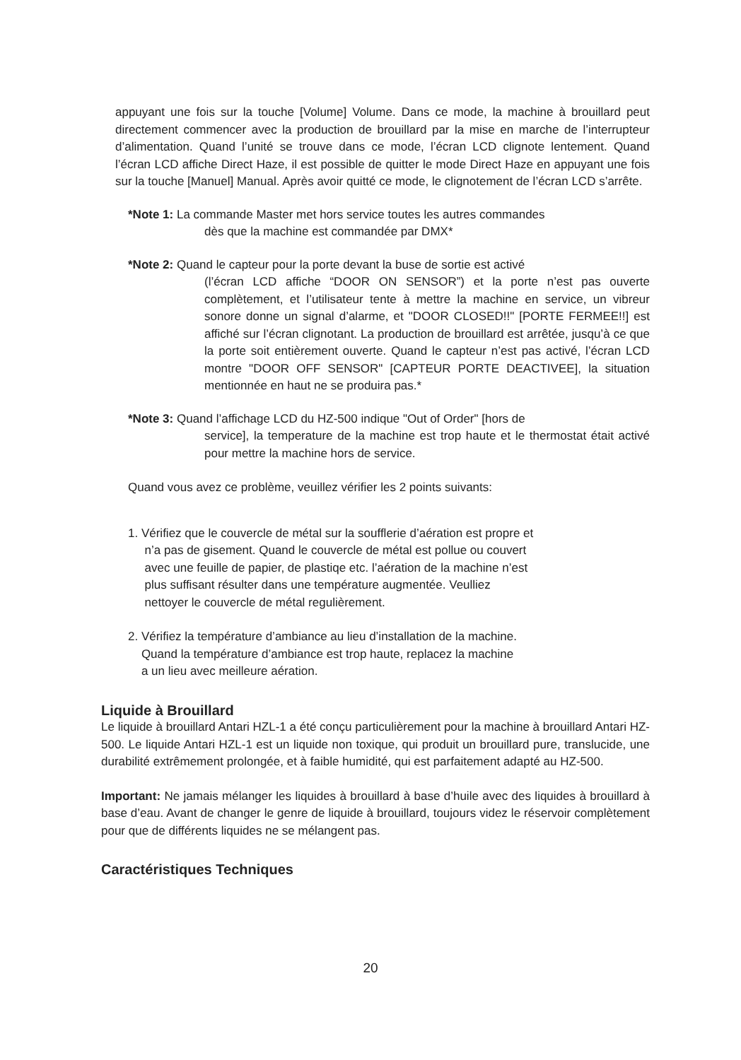appuyant une fois sur la touche [Volume] Volume. Dans ce mode, la machine à brouillard peut directement commencer avec la production de brouillard par la mise en marche de l’interrupteur d’alimentation. Quand l’unité se trouve dans ce mode, l’écran LCD clignote lentement. Quand l’écran LCD affiche Direct Haze, il est possible de quitter le mode Direct Haze en appuyant une fois sur la touche [Manuel] Manual. Après avoir quitté ce mode, le clignotement de l’écran LCD s’arrête.
*Note 1: La commande Master met hors service toutes les autres commandes
dès que la machine est commandée par DMX*
*Note 2: Quand le capteur pour la porte devant la buse de sortie est activé
(l’écran LCD affiche “DOOR ON SENSOR”) et la porte n’est pas ouverte complètement, et l’utilisateur tente à mettre la machine en service, un vibreur sonore donne un signal d’alarme, et "DOOR CLOSED!!" [PORTE FERMEE!!] est affiché sur l’écran clignotant. La production de brouillard est arrêtée, jusqu’à ce que la porte soit entièrement ouverte. Quand le capteur n’est pas activé, l’écran LCD montre "DOOR OFF SENSOR" [CAPTEUR PORTE DEACTIVEE], la situation mentionnée en haut ne se produira pas.*
*Note 3: Quand l’affichage LCD du HZ-500 indique "Out of Order" [hors de
service], la temperature de la machine est trop haute et le thermostat était activé pour mettre la machine hors de service.
Quand vous avez ce problème, veuillez vérifier les 2 points suivants:
1. Vérifiez que le couvercle de métal sur la soufflerie d’aération est propre et
n’a pas de gisement. Quand le couvercle de métal est pollue ou couvert
avec une feuille de papier, de plastiqe etc. l’aération de la machine n’est
plus suffisant résulter dans une température augmentée. Veulliez
nettoyer le couvercle de métal regulièrement.
2. Vérifiez la température d’ambiance au lieu d’installation de la machine.
Quand la température d’ambiance est trop haute, replacez la machine
a un lieu avec meilleure aération.
Liquide à Brouillard
Le liquide à brouillard Antari HZL-1 a été conçu particulièrement pour la machine à brouillard Antari HZ-500. Le liquide Antari HZL-1 est un liquide non toxique, qui produit un brouillard pure, translucide, une durabilité extrêmement prolongée, et à faible humidité, qui est parfaitement adapté au HZ-500.
Important: Ne jamais mélanger les liquides à brouillard à base d’huile avec des liquides à brouillard à base d’eau. Avant de changer le genre de liquide à brouillard, toujours videz le réservoir complètement pour que de différents liquides ne se mélangent pas.
Caractéristiques Techniques
20